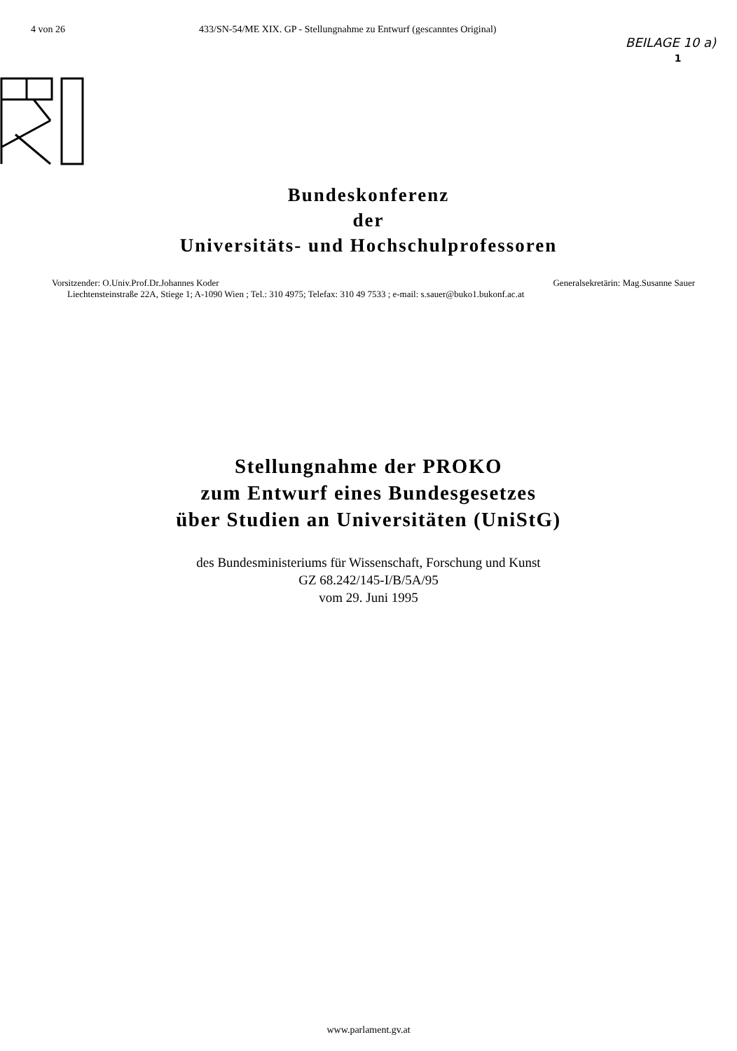4 von 26 433/SN-54/ME XIX. GP - Stellungnahme zu Entwurf (gescanntes Original)
BEILAGE 10 a)
1
Bundeskonferenz
der
Universitäts- und Hochschulprofessoren
Vorsitzender: O.Univ.Prof.Dr.Johannes Koder Generalsekretärin: Mag.Susanne Sauer
Liechtensteinstraße 22A, Stiege 1; A-1090 Wien ; Tel.: 310 4975; Telefax: 310 49 7533 ; e-mail: s.sauer@buko1.bukonf.ac.at
Stellungnahme der PROKO
zum Entwurf eines Bundesgesetzes
über Studien an Universitäten (UniStG)
des Bundesministeriums für Wissenschaft, Forschung und Kunst
GZ 68.242/145-I/B/5A/95
vom 29. Juni 1995
www.parlament.gv.at